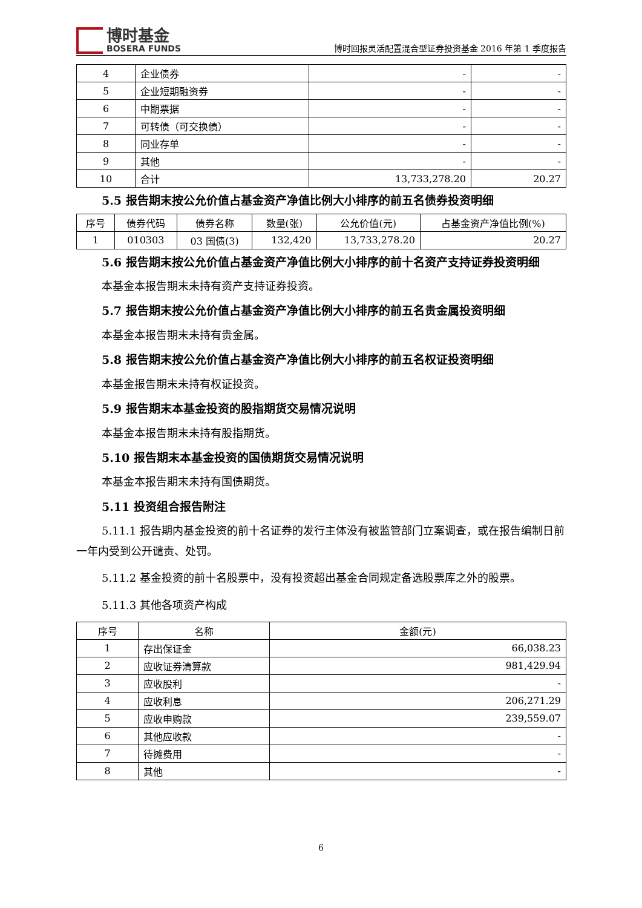博时基金
BOSERA FUNDS
博时回报灵活配置混合型证券投资基金 2016 年第 1 季度报告
| 4 | 企业债券 | - | - |
| 5 | 企业短期融资券 | - | - |
| 6 | 中期票据 | - | - |
| 7 | 可转债（可交换债） | - | - |
| 8 | 同业存单 | - | - |
| 9 | 其他 | - | - |
| 10 | 合计 | 13,733,278.20 | 20.27 |
5.5 报告期末按公允价值占基金资产净值比例大小排序的前五名债券投资明细
| 序号 | 债券代码 | 债券名称 | 数量(张) | 公允价值(元) | 占基金资产净值比例(%) |
| --- | --- | --- | --- | --- | --- |
| 1 | 010303 | 03 国债(3) | 132,420 | 13,733,278.20 | 20.27 |
5.6 报告期末按公允价值占基金资产净值比例大小排序的前十名资产支持证券投资明细
本基金本报告期末未持有资产支持证券投资。
5.7 报告期末按公允价值占基金资产净值比例大小排序的前五名贵金属投资明细
本基金本报告期末未持有贵金属。
5.8 报告期末按公允价值占基金资产净值比例大小排序的前五名权证投资明细
本基金报告期末未持有权证投资。
5.9 报告期末本基金投资的股指期货交易情况说明
本基金本报告期末未持有股指期货。
5.10 报告期末本基金投资的国债期货交易情况说明
本基金本报告期末未持有国债期货。
5.11 投资组合报告附注
5.11.1 报告期内基金投资的前十名证券的发行主体没有被监管部门立案调查，或在报告编制日前一年内受到公开谴责、处罚。
5.11.2 基金投资的前十名股票中，没有投资超出基金合同规定备选股票库之外的股票。
5.11.3 其他各项资产构成
| 序号 | 名称 | 金额(元) |
| --- | --- | --- |
| 1 | 存出保证金 | 66,038.23 |
| 2 | 应收证券清算款 | 981,429.94 |
| 3 | 应收股利 | - |
| 4 | 应收利息 | 206,271.29 |
| 5 | 应收申购款 | 239,559.07 |
| 6 | 其他应收款 | - |
| 7 | 待摊费用 | - |
| 8 | 其他 | - |
6